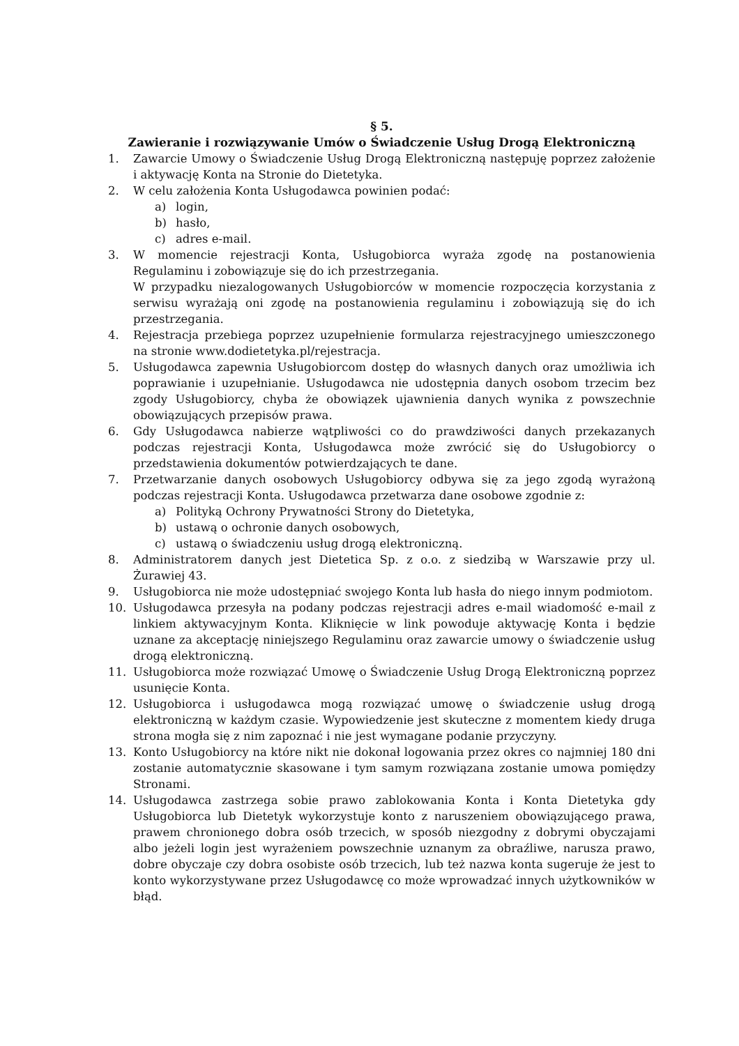§ 5.
Zawieranie i rozwiązywanie Umów o Świadczenie Usług Drogą Elektroniczną
1. Zawarcie Umowy o Świadczenie Usług Drogą Elektroniczną następuję poprzez założenie i aktywację Konta na Stronie do Dietetyka.
2. W celu założenia Konta Usługodawca powinien podać:
a) login,
b) hasło,
c) adres e-mail.
3. W momencie rejestracji Konta, Usługobiorca wyraża zgodę na postanowienia Regulaminu i zobowiązuje się do ich przestrzegania.
W przypadku niezalogowanych Usługobiorców w momencie rozpoczęcia korzystania z serwisu wyrażają oni zgodę na postanowienia regulaminu i zobowiązują się do ich przestrzegania.
4. Rejestracja przebiega poprzez uzupełnienie formularza rejestracyjnego umieszczonego na stronie www.dodietetyka.pl/rejestracja.
5. Usługodawca zapewnia Usługobiorcom dostęp do własnych danych oraz umożliwia ich poprawianie i uzupełnianie. Usługodawca nie udostępnia danych osobom trzecim bez zgody Usługobiorcy, chyba że obowiązek ujawnienia danych wynika z powszechnie obowiązujących przepisów prawa.
6. Gdy Usługodawca nabierze wątpliwości co do prawdziwości danych przekazanych podczas rejestracji Konta, Usługodawca może zwrócić się do Usługobiorcy o przedstawienia dokumentów potwierdzających te dane.
7. Przetwarzanie danych osobowych Usługobiorcy odbywa się za jego zgodą wyrażoną podczas rejestracji Konta. Usługodawca przetwarza dane osobowe zgodnie z:
a) Polityką Ochrony Prywatności Strony do Dietetyka,
b) ustawą o ochronie danych osobowych,
c) ustawą o świadczeniu usług drogą elektroniczną.
8. Administratorem danych jest Dietetica Sp. z o.o. z siedzibą w Warszawie przy ul. Żurawiej 43.
9. Usługobiorca nie może udostępniać swojego Konta lub hasła do niego innym podmiotom.
10. Usługodawca przesyła na podany podczas rejestracji adres e-mail wiadomość e-mail z linkiem aktywacyjnym Konta. Kliknięcie w link powoduje aktywację Konta i będzie uznane za akceptację niniejszego Regulaminu oraz zawarcie umowy o świadczenie usług drogą elektroniczną.
11. Usługobiorca może rozwiązać Umowę o Świadczenie Usług Drogą Elektroniczną poprzez usunięcie Konta.
12. Usługobiorca i usługodawca mogą rozwiązać umowę o świadczenie usług drogą elektroniczną w każdym czasie. Wypowiedzenie jest skuteczne z momentem kiedy druga strona mogła się z nim zapoznać i nie jest wymagane podanie przyczyny.
13. Konto Usługobiorcy na które nikt nie dokonał logowania przez okres co najmniej 180 dni zostanie automatycznie skasowane i tym samym rozwiązana zostanie umowa pomiędzy Stronami.
14. Usługodawca zastrzega sobie prawo zablokowania Konta i Konta Dietetyka gdy Usługobiorca lub Dietetyk wykorzystuje konto z naruszeniem obowiązującego prawa, prawem chronionego dobra osób trzecich, w sposób niezgodny z dobrymi obyczajami albo jeżeli login jest wyrażeniem powszechnie uznanym za obraźliwe, narusza prawo, dobre obyczaje czy dobra osobiste osób trzecich, lub też nazwa konta sugeruje że jest to konto wykorzystywane przez Usługodawcę co może wprowadzać innych użytkowników w błąd.